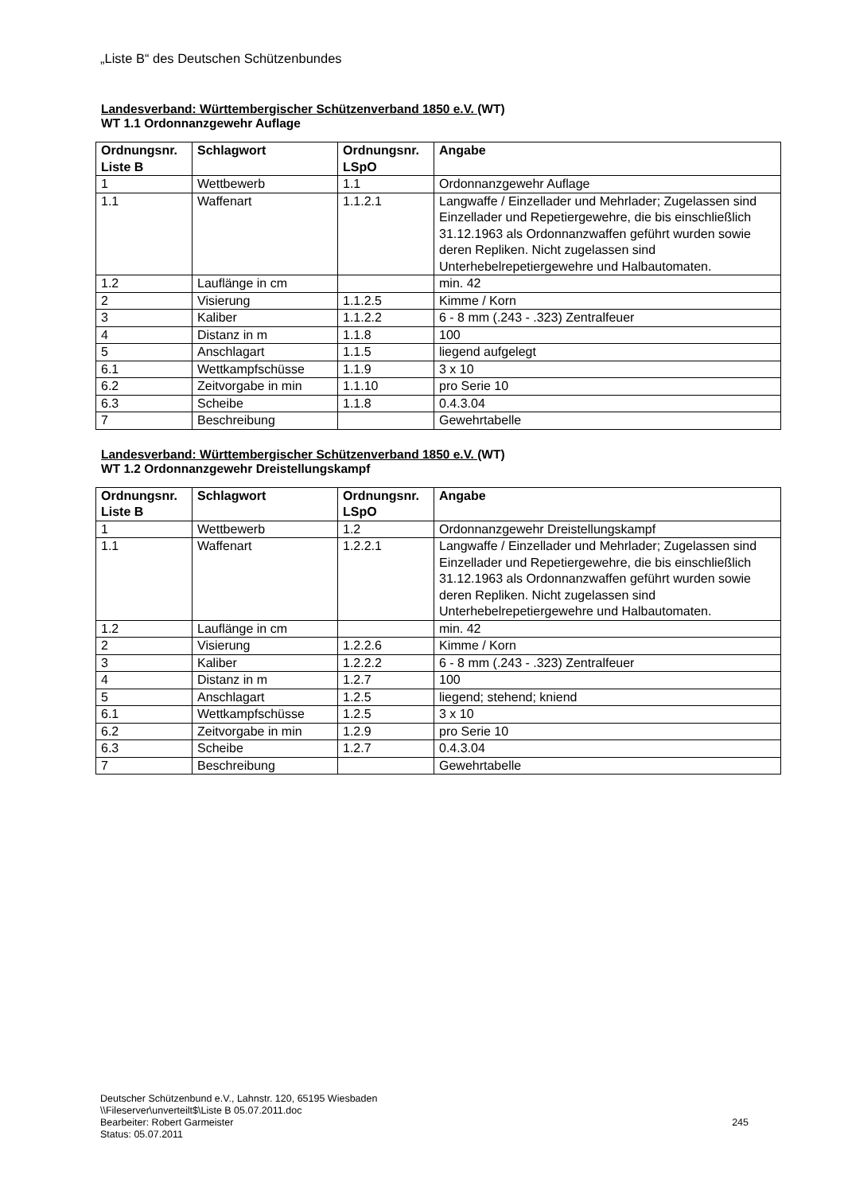„Liste B“ des Deutschen Schützenbundes
Landesverband: Württembergischer Schützenverband 1850 e.V. (WT)
WT 1.1 Ordonnanzgewehr Auflage
| Ordnungsnr. Liste B | Schlagwort | Ordnungsnr. LSpO | Angabe |
| --- | --- | --- | --- |
| 1 | Wettbewerb | 1.1 | Ordonnanzgewehr Auflage |
| 1.1 | Waffenart | 1.1.2.1 | Langwaffe / Einzellader und Mehrlader; Zugelassen sind Einzellader und Repetiergewehre, die bis einschließlich 31.12.1963 als Ordonnanzwaffen geführt wurden sowie deren Repliken. Nicht zugelassen sind Unterhebelrepetiergewehre und Halbautomaten. |
| 1.2 | Lauflänge in cm | | min. 42 |
| 2 | Visierung | 1.1.2.5 | Kimme / Korn |
| 3 | Kaliber | 1.1.2.2 | 6 - 8 mm (.243 - .323) Zentralfeuer |
| 4 | Distanz in m | 1.1.8 | 100 |
| 5 | Anschlagart | 1.1.5 | liegend aufgelegt |
| 6.1 | Wettkampfschüsse | 1.1.9 | 3 x 10 |
| 6.2 | Zeitvorgabe in min | 1.1.10 | pro Serie 10 |
| 6.3 | Scheibe | 1.1.8 | 0.4.3.04 |
| 7 | Beschreibung | | Gewehrtabelle |
Landesverband: Württembergischer Schützenverband 1850 e.V. (WT)
WT 1.2 Ordonnanzgewehr Dreistellungskampf
| Ordnungsnr. Liste B | Schlagwort | Ordnungsnr. LSpO | Angabe |
| --- | --- | --- | --- |
| 1 | Wettbewerb | 1.2 | Ordonnanzgewehr Dreistellungskampf |
| 1.1 | Waffenart | 1.2.2.1 | Langwaffe / Einzellader und Mehrlader; Zugelassen sind Einzellader und Repetiergewehre, die bis einschließlich 31.12.1963 als Ordonnanzwaffen geführt wurden sowie deren Repliken. Nicht zugelassen sind Unterhebelrepetiergewehre und Halbautomaten. |
| 1.2 | Lauflänge in cm | | min. 42 |
| 2 | Visierung | 1.2.2.6 | Kimme / Korn |
| 3 | Kaliber | 1.2.2.2 | 6 - 8 mm (.243 - .323) Zentralfeuer |
| 4 | Distanz in m | 1.2.7 | 100 |
| 5 | Anschlagart | 1.2.5 | liegend; stehend; kniend |
| 6.1 | Wettkampfschüsse | 1.2.5 | 3 x 10 |
| 6.2 | Zeitvorgabe in min | 1.2.9 | pro Serie 10 |
| 6.3 | Scheibe | 1.2.7 | 0.4.3.04 |
| 7 | Beschreibung | | Gewehrtabelle |
Deutscher Schützenbund e.V., Lahnstr. 120, 65195 Wiesbaden
\\Fileserver\unverteilt$\Liste B 05.07.2011.doc
Bearbeiter: Robert Garmeister
245
Status: 05.07.2011